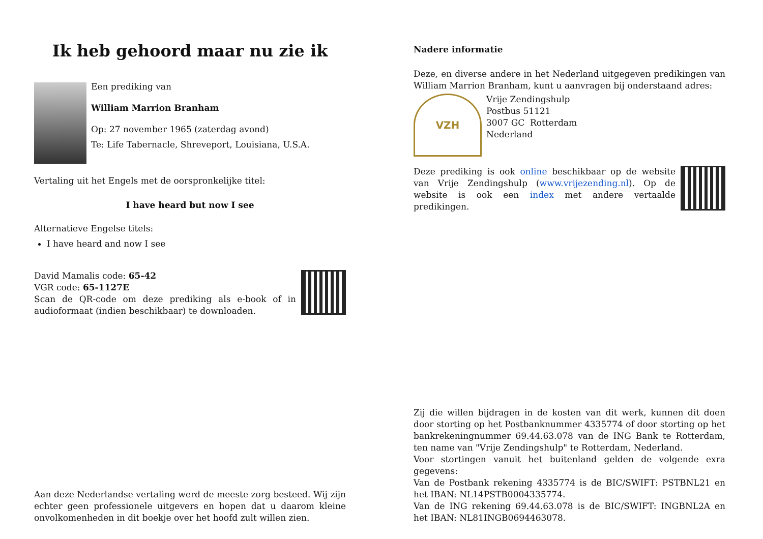Ik heb gehoord maar nu zie ik
Een prediking van
William Marrion Branham
Op: 27 november 1965 (zaterdag avond)
Te: Life Tabernacle, Shreveport, Louisiana, U.S.A.
Vertaling uit het Engels met de oorspronkelijke titel:
I have heard but now I see
Alternatieve Engelse titels:
I have heard and now I see
David Mamalis code: 65-42
VGR code: 65-1127E
Scan de QR-code om deze prediking als e-book of in audioformaat (indien beschikbaar) te downloaden.
Aan deze Nederlandse vertaling werd de meeste zorg besteed. Wij zijn echter geen professionele uitgevers en hopen dat u daarom kleine onvolkomenheden in dit boekje over het hoofd zult willen zien.
Nadere informatie
Deze, en diverse andere in het Nederland uitgegeven predikingen van William Marrion Branham, kunt u aanvragen bij onderstaand adres:
VZH
Vrije Zendingshulp
Postbus 51121
3007 GC Rotterdam
Nederland
Deze prediking is ook online beschikbaar op de website van Vrije Zendingshulp (www.vrijezending.nl). Op de website is ook een index met andere vertaalde predikingen.
Zij die willen bijdragen in de kosten van dit werk, kunnen dit doen door storting op het Postbanknummer 4335774 of door storting op het bankrekeningnummer 69.44.63.078 van de ING Bank te Rotterdam, ten name van "Vrije Zendingshulp" te Rotterdam, Nederland.
Voor stortingen vanuit het buitenland gelden de volgende exra gegevens:
Van de Postbank rekening 4335774 is de BIC/SWIFT: PSTBNL21 en het IBAN: NL14PSTB0004335774.
Van de ING rekening 69.44.63.078 is de BIC/SWIFT: INGBNL2A en het IBAN: NL81INGB0694463078.